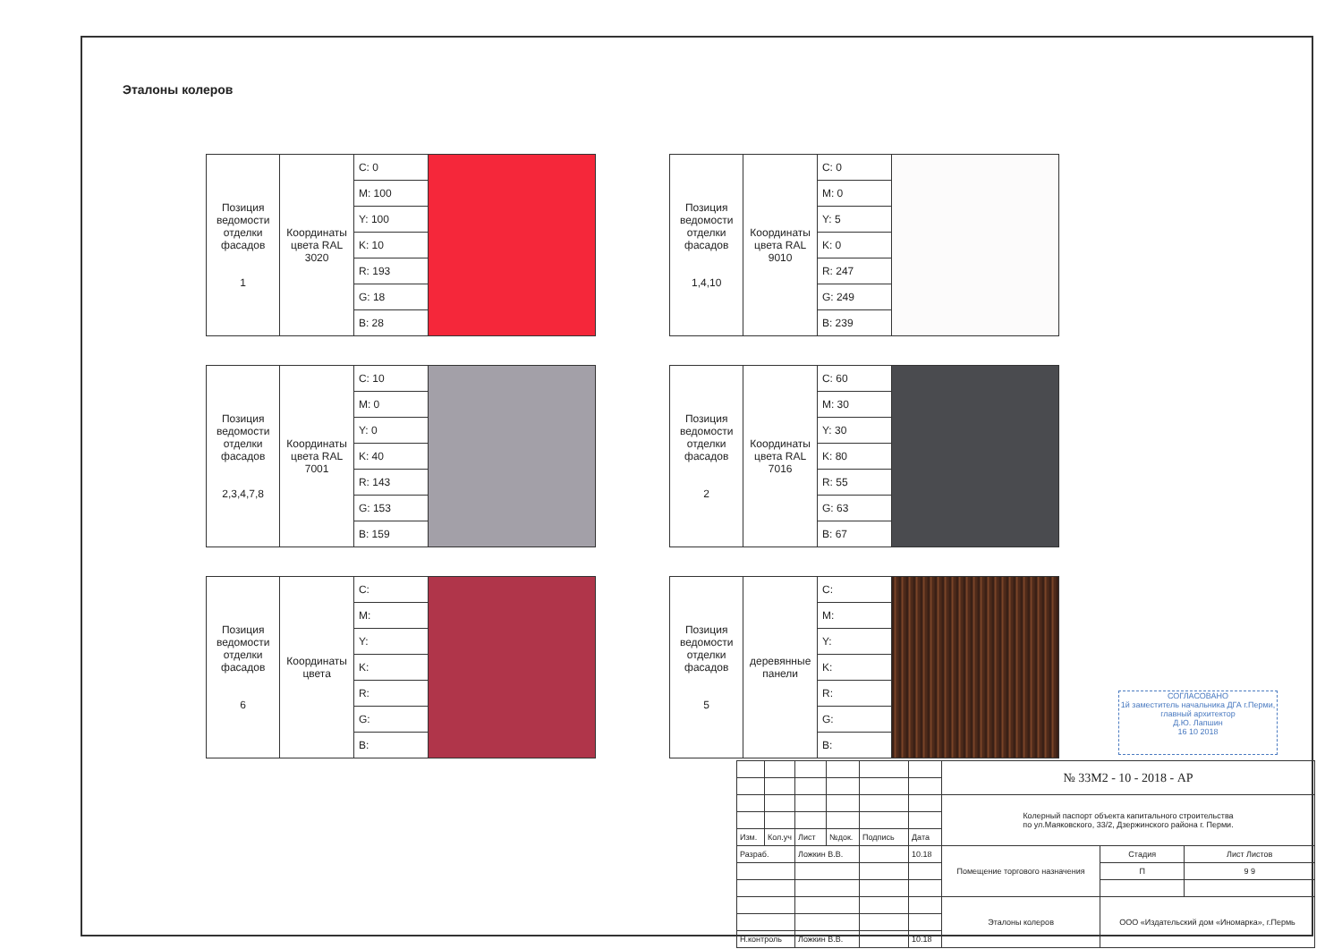Эталоны колеров
| Позиция ведомости отделки фасадов 1 | Координаты цвета RAL 3020 | C: 0 | |
| | | M: 100 | |
| | | Y: 100 | |
| | | K: 10 | |
| | | R: 193 | |
| | | G: 18 | |
| | | B: 28 | |
| Позиция ведомости отделки фасадов 1,4,10 | Координаты цвета RAL 9010 | C: 0 | |
| | | M: 0 | |
| | | Y: 5 | |
| | | K: 0 | |
| | | R: 247 | |
| | | G: 249 | |
| | | B: 239 | |
| Позиция ведомости отделки фасадов 2,3,4,7,8 | Координаты цвета RAL 7001 | C: 10 | |
| | | M: 0 | |
| | | Y: 0 | |
| | | K: 40 | |
| | | R: 143 | |
| | | G: 153 | |
| | | B: 159 | |
| Позиция ведомости отделки фасадов 2 | Координаты цвета RAL 7016 | C: 60 | |
| | | M: 30 | |
| | | Y: 30 | |
| | | K: 80 | |
| | | R: 55 | |
| | | G: 63 | |
| | | B: 67 | |
| Позиция ведомости отделки фасадов 6 | Координаты цвета | C: | |
| | | M: | |
| | | Y: | |
| | | K: | |
| | | R: | |
| | | G: | |
| | | B: | |
| Позиция ведомости отделки фасадов 5 | деревянные панели | C: | |
| | | M: | |
| | | Y: | |
| | | K: | |
| | | R: | |
| | | G: | |
| | | B: | |
СОГЛАСОВАНО
1й заместитель начальника ДГА г.Перми, главный архитектор
Д.Ю. Лапшин
16 10 2018
| | | | | | | № 33М2 - 10 - 2018 - АР | | |
| | | | | | | Колерный паспорт объекта капитального строительства по ул.Маяковского, 33/2, Дзержинского района г. Перми. | | |
| Изм. | Кол.уч | Лист | №док. | Подпись | Дата | | | |
| Разраб. | | Ложкин В.В. | | | 10.18 | Помещение торгового назначения | Стадия | Лист Листов |
| | | | | | | | П | 9 9 |
| | | | | | | Эталоны колеров | ООО «Издательский дом «Иномарка», г.Пермь | |
| Н.контроль | | Ложкин В.В. | | | 10.18 | | | |